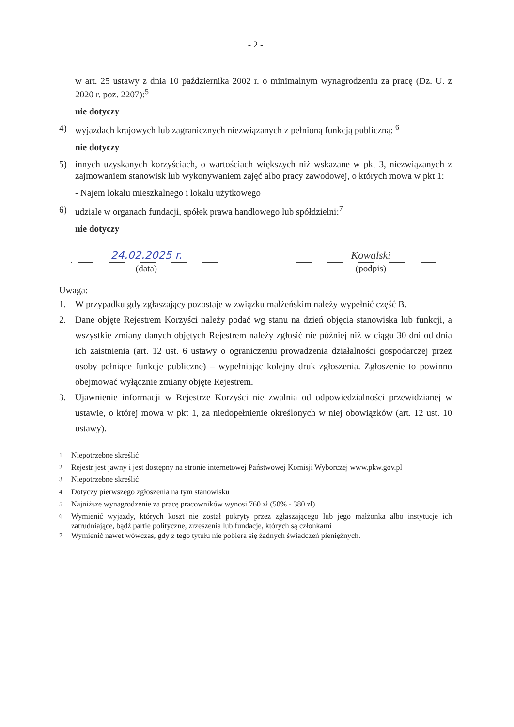- 2 -
w art. 25 ustawy z dnia 10 października 2002 r. o minimalnym wynagrodzeniu za pracę (Dz. U. z 2020 r. poz. 2207):<sup>5</sup>
nie dotyczy
4) wyjazdach krajowych lub zagranicznych niezwiązanych z pełnioną funkcją publiczną: <sup>6</sup>
nie dotyczy
5) innych uzyskanych korzyściach, o wartościach większych niż wskazane w pkt 3, niezwiązanych z zajmowaniem stanowisk lub wykonywaniem zajęć albo pracy zawodowej, o których mowa w pkt 1:
- Najem lokalu mieszkalnego i lokalu użytkowego
6) udziale w organach fundacji, spółek prawa handlowego lub spółdzielni:<sup>7</sup>
nie dotyczy
24.02.2025 r.
(data)
Kowalski
(podpis)
Uwaga:
1. W przypadku gdy zgłaszający pozostaje w związku małżeńskim należy wypełnić część B.
2. Dane objęte Rejestrem Korzyści należy podać wg stanu na dzień objęcia stanowiska lub funkcji, a wszystkie zmiany danych objętych Rejestrem należy zgłosić nie później niż w ciągu 30 dni od dnia ich zaistnienia (art. 12 ust. 6 ustawy o ograniczeniu prowadzenia działalności gospodarczej przez osoby pełniące funkcje publiczne) – wypełniając kolejny druk zgłoszenia. Zgłoszenie to powinno obejmować wyłącznie zmiany objęte Rejestrem.
3. Ujawnienie informacji w Rejestrze Korzyści nie zwalnia od odpowiedzialności przewidzianej w ustawie, o której mowa w pkt 1, za niedopełnienie określonych w niej obowiązków (art. 12 ust. 10 ustawy).
<sup>1</sup> Niepotrzebne skreślić
<sup>2</sup> Rejestr jest jawny i jest dostępny na stronie internetowej Państwowej Komisji Wyborczej www.pkw.gov.pl
<sup>3</sup> Niepotrzebne skreślić
<sup>4</sup> Dotyczy pierwszego zgłoszenia na tym stanowisku
<sup>5</sup> Najniższe wynagrodzenie za pracę pracowników wynosi 760 zł (50% - 380 zł)
<sup>6</sup> Wymienić wyjazdy, których koszt nie został pokryty przez zgłaszającego lub jego małżonka albo instytucje ich zatrudniające, bądź partie polityczne, zrzeszenia lub fundacje, których są członkami
<sup>7</sup> Wymienić nawet wówczas, gdy z tego tytułu nie pobiera się żadnych świadczeń pieniężnych.